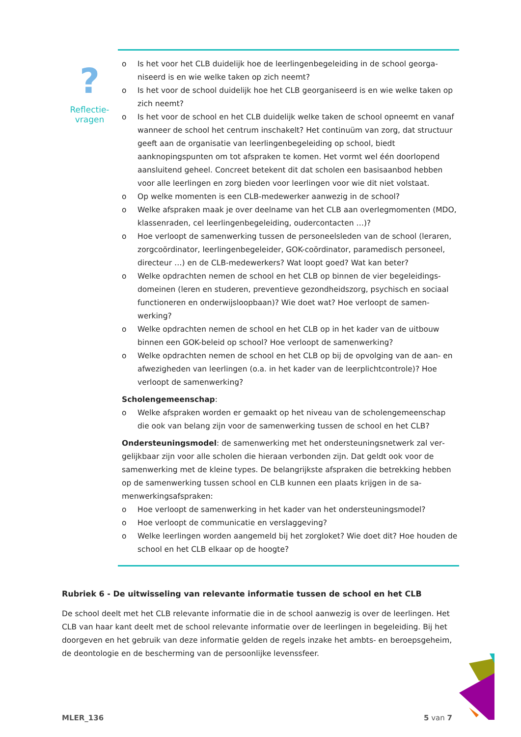?
Reflectie-
vragen
o Is het voor het CLB duidelijk hoe de leerlingenbegeleiding in de school georga­niseerd is en wie welke taken op zich neemt?
o Is het voor de school duidelijk hoe het CLB georganiseerd is en wie welke taken op zich neemt?
o Is het voor de school en het CLB duidelijk welke taken de school opneemt en vanaf wanneer de school het centrum inschakelt? Het continuüm van zorg, dat structuur geeft aan de organisatie van leerlingenbegeleiding op school, biedt aanknopingspunten om tot afspraken te komen. Het vormt wel één doorlopend aansluitend geheel. Concreet betekent dit dat scholen een basisaanbod hebben voor alle leerlingen en zorg bieden voor leerlingen voor wie dit niet volstaat.
o Op welke momenten is een CLB-medewerker aanwezig in de school?
o Welke afspraken maak je over deelname van het CLB aan overlegmomenten (MDO, klassenraden, cel leerlingenbegeleiding, oudercontacten …)?
o Hoe verloopt de samenwerking tussen de personeelsleden van de school (lera­ren, zorgcoördinator, leerlingenbegeleider, GOK-coördinator, paramedisch per­soneel, directeur …) en de CLB-medewerkers? Wat loopt goed? Wat kan beter?
o Welke opdrachten nemen de school en het CLB op binnen de vier begeleidings­domeinen (leren en studeren, preventieve gezondheidszorg, psychisch en soci­aal functioneren en onderwijsloopbaan)? Wie doet wat? Hoe verloopt de samen­werking?
o Welke opdrachten nemen de school en het CLB op in het kader van de uitbouw binnen een GOK-beleid op school? Hoe verloopt de samenwerking?
o Welke opdrachten nemen de school en het CLB op bij de opvolging van de aan- en afwezigheden van leerlingen (o.a. in het kader van de leerplichtcontrole)? Hoe verloopt de samenwerking?
Scholengemeenschap:
o Welke afspraken worden er gemaakt op het niveau van de scholengemeenschap die ook van belang zijn voor de samenwerking tussen de school en het CLB?
Ondersteuningsmodel: de samenwerking met het ondersteuningsnetwerk zal ver­gelijkbaar zijn voor alle scholen die hieraan verbonden zijn. Dat geldt ook voor de samenwerking met de kleine types. De belangrijkste afspraken die betrekking heb­ben op de samenwerking tussen school en CLB kunnen een plaats krijgen in de sa­menwerkingsafspraken:
o Hoe verloopt de samenwerking in het kader van het ondersteuningsmodel?
o Hoe verloopt de communicatie en verslaggeving?
o Welke leerlingen worden aangemeld bij het zorgloket? Wie doet dit? Hoe hou­den de school en het CLB elkaar op de hoogte?
Rubriek 6 - De uitwisseling van relevante informatie tussen de school en het CLB
De school deelt met het CLB relevante informatie die in de school aanwezig is over de leerlingen. Het CLB van haar kant deelt met de school relevante informatie over de leerlingen in begeleiding. Bij het doorgeven en het gebruik van deze informatie gelden de regels inzake het ambts- en be­roepsgeheim, de deontologie en de bescherming van de persoonlijke levenssfeer.
MLER_136 5 van 7